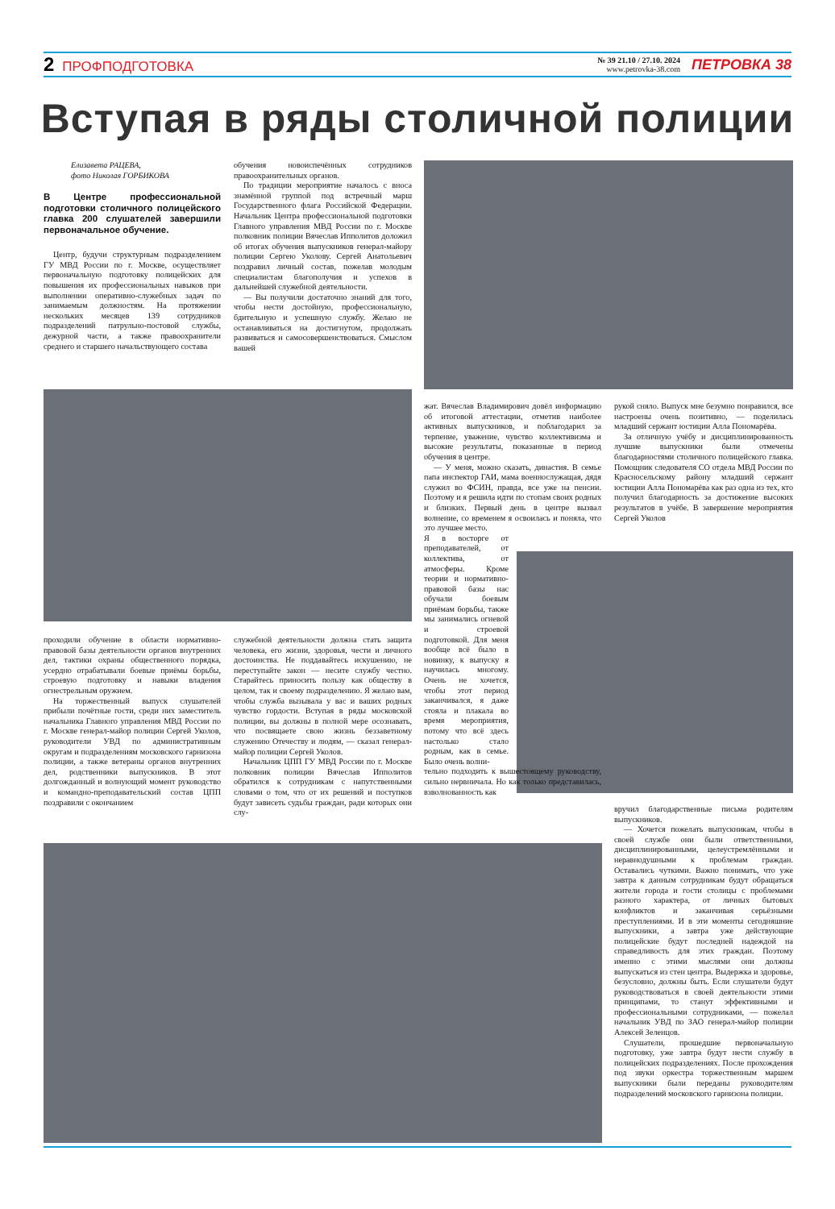2 ПРОФПОДГОТОВКА
№ 39 21.10 / 27.10. 2024
www.petrovka-38.com
ПЕТРОВКА 38
Вступая в ряды столичной полиции
Елизавета РАЦЕВА,
фото Николая ГОРБИКОВА
В Центре профессиональной подготовки столичного полицейского главка 200 слушателей завершили первоначальное обучение.
Центр, будучи структурным подразделением ГУ МВД России по г. Москве, осуществляет первоначальную подготовку полицейских для повышения их профессиональных навыков при выполнении оперативно-служебных задач по занимаемым должностям. На протяжении нескольких месяцев 139 сотрудников подразделений патрульно-постовой службы, дежурной части, а также правоохранители среднего и старшего начальствующего состава
обучения новоиспечённых сотрудников правоохранительных органов.
По традиции мероприятие началось с вноса знамённой группой под встречный марш Государственного флага Российской Федерации. Начальник Центра профессиональной подготовки Главного управления МВД России по г. Москве полковник полиции Вячеслав Ипполитов доложил об итогах обучения выпускников генерал-майору полиции Сергею Уколову. Сергей Анатольевич поздравил личный состав, пожелав молодым специалистам благополучия и успехов в дальнейшей служебной деятельности.
— Вы получили достаточно знаний для того, чтобы нести достойную, профессиональную, бдительную и успешную службу. Желаю не останавливаться на достигнутом, продолжать развиваться и самосовершенствоваться. Смыслом вашей
проходили обучение в области нормативно-правовой базы деятельности органов внутренних дел, тактики охраны общественного порядка, усердно отрабатывали боевые приёмы борьбы, строевую подготовку и навыки владения огнестрельным оружием.
На торжественный выпуск слушателей прибыли почётные гости, среди них заместитель начальника Главного управления МВД России по г. Москве генерал-майор полиции Сергей Уколов, руководители УВД по административным округам и подразделениям московского гарнизона полиции, а также ветераны органов внутренних дел, родственники выпускников. В этот долгожданный и волнующий момент руководство и командно-преподавательский состав ЦПП поздравили с окончанием
служебной деятельности должна стать защита человека, его жизни, здоровья, чести и личного достоинства. Не поддавайтесь искушению, не переступайте закон — несите службу честно. Старайтесь приносить пользу как обществу в целом, так и своему подразделению. Я желаю вам, чтобы служба вызывала у вас и ваших родных чувство гордости. Вступая в ряды московской полиции, вы должны в полной мере осознавать, что посвящаете свою жизнь беззаветному служению Отечеству и людям, — сказал генерал-майор полиции Сергей Уколов.
Начальник ЦПП ГУ МВД России по г. Москве полковник полиции Вячеслав Ипполитов обратился к сотрудникам с напутственными словами о том, что от их решений и поступков будут зависеть судьбы граждан, ради которых они слу-
жат. Вячеслав Владимирович довёл информацию об итоговой аттестации, отметив наиболее активных выпускников, и поблагодарил за терпение, уважение, чувство коллективизма и высокие результаты, показанные в период обучения в центре.
— У меня, можно сказать, династия. В семье папа инспектор ГАИ, мама военнослужащая, дядя служил во ФСИН, правда, все уже на пенсии. Поэтому и я решила идти по стопам своих родных и близких. Первый день в центре вызвал волнение, со временем я освоилась и поняла, что это лучшее место.
Я в восторге от преподавателей, от коллектива, от атмосферы. Кроме теории и нормативно-правовой базы нас обучали боевым приёмам борьбы, также мы занимались огневой и строевой подготовкой. Для меня вообще всё было в новинку, к выпуску я научилась многому. Очень не хочется, чтобы этот период заканчивался, я даже стояла и плакала во время мероприятия, потому что всё здесь настолько стало родным, как в семье. Было очень волни-
тельно подходить к вышестоящему руководству, сильно нервничала. Но как только представилась, взволнованность как
рукой сняло. Выпуск мне безумно понравился, все настроены очень позитивно, — поделилась младший сержант юстиции Алла Пономарёва.
За отличную учёбу и дисциплинированность лучшие выпускники были отмечены благодарностями столичного полицейского главка. Помощник следователя СО отдела МВД России по Красносельскому району младший сержант юстиции Алла Пономарёва как раз одна из тех, кто получил благодарность за достижение высоких результатов в учёбе. В завершение мероприятия Сергей Уколов
вручил благодарственные письма родителям выпускников.
— Хочется пожелать выпускникам, чтобы в своей службе они были ответственными, дисциплинированными, целеустремлёнными и неравнодушными к проблемам граждан. Оставались чуткими. Важно понимать, что уже завтра к данным сотрудникам будут обращаться жители города и гости столицы с проблемами разного характера, от личных бытовых конфликтов и заканчивая серьёзными преступлениями. И в эти моменты сегодняшние выпускники, а завтра уже действующие полицейские будут последней надеждой на справедливость для этих граждан. Поэтому именно с этими мыслями они должны выпускаться из стен центра. Выдержка и здоровье, безусловно, должны быть. Если слушатели будут руководствоваться в своей деятельности этими принципами, то станут эффективными и профессиональными сотрудниками, — пожелал начальник УВД по ЗАО генерал-майор полиции Алексей Зеленцов.
Слушатели, прошедшие первоначальную подготовку, уже завтра будут нести службу в полицейских подразделениях. После прохождения под звуки оркестра торжественным маршем выпускники были переданы руководителям подразделений московского гарнизона полиции.